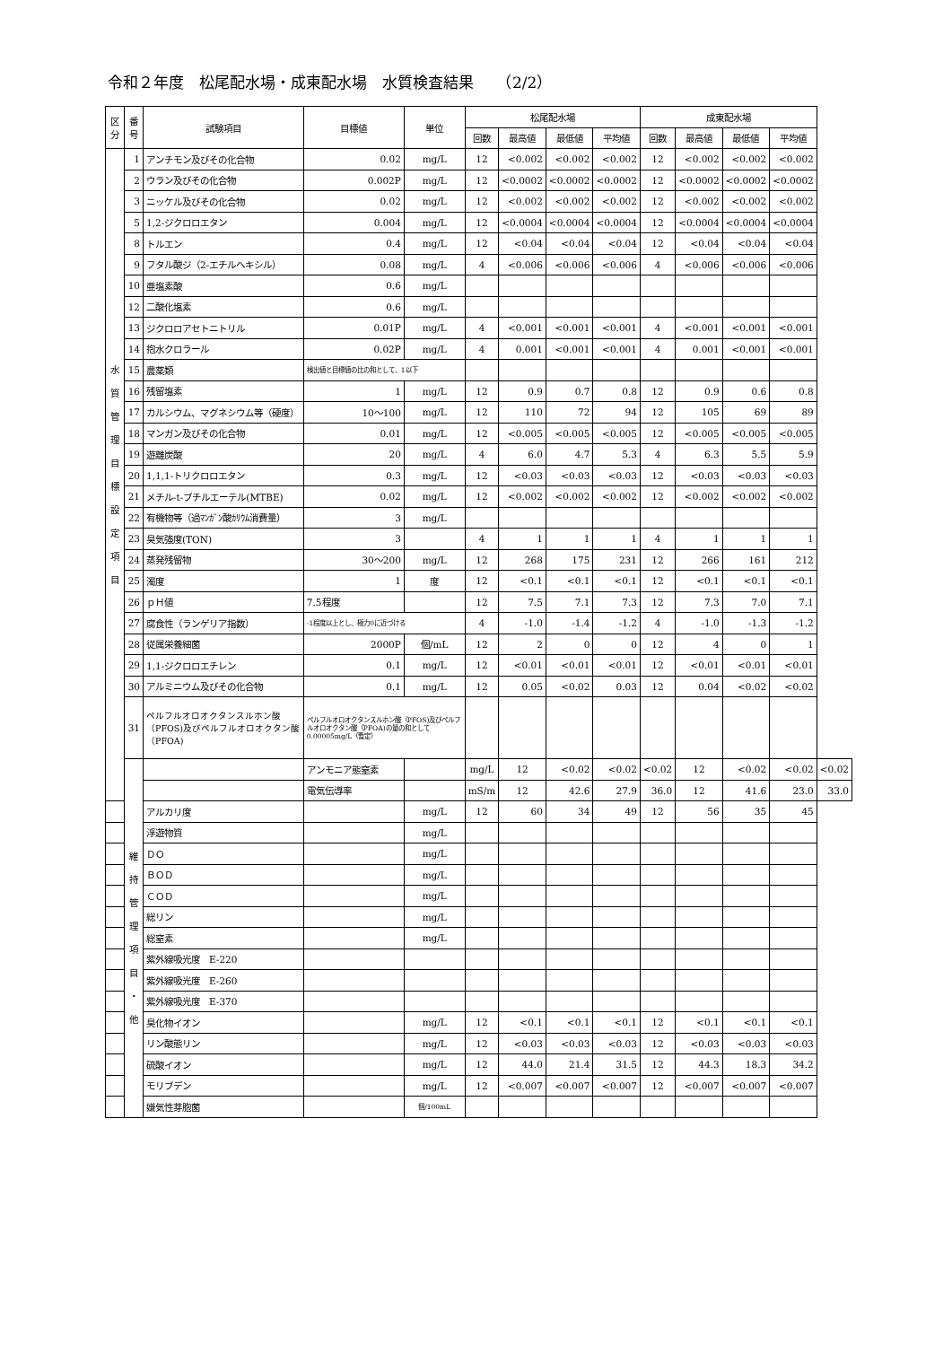令和２年度　松尾配水場・成東配水場　水質検査結果　　（2/2）
| 区分 | 番号 | 試験項目 | 目標値 | 単位 | 松尾配水場 | | | | 成東配水場 | | | | |
| --- | --- | --- | --- | --- | --- | --- | --- | --- | --- | --- | --- | --- | --- |
| | | | | | 回数 | 最高値 | 最低値 | 平均値 | 回数 | 最高値 | 最低値 | 平均値 | |
| 水 質 管 理 目 標 設 定 項 目 | 1 | アンチモン及びその化合物 | 0.02 | mg/L | 12 | <0.002 | <0.002 | <0.002 | 12 | <0.002 | <0.002 | <0.002 | |
| | 2 | ウラン及びその化合物 | 0.002P | mg/L | 12 | <0.0002 | <0.0002 | <0.0002 | 12 | <0.0002 | <0.0002 | <0.0002 | |
| | 3 | ニッケル及びその化合物 | 0.02 | mg/L | 12 | <0.002 | <0.002 | <0.002 | 12 | <0.002 | <0.002 | <0.002 | |
| | 5 | 1,2-ジクロロエタン | 0.004 | mg/L | 12 | <0.0004 | <0.0004 | <0.0004 | 12 | <0.0004 | <0.0004 | <0.0004 | |
| | 8 | トルエン | 0.4 | mg/L | 12 | <0.04 | <0.04 | <0.04 | 12 | <0.04 | <0.04 | <0.04 | |
| | 9 | フタル酸ジ（2-エチルヘキシル） | 0.08 | mg/L | 4 | <0.006 | <0.006 | <0.006 | 4 | <0.006 | <0.006 | <0.006 | |
| | 10 | 亜塩素酸 | 0.6 | mg/L | | | | | | | | | |
| | 12 | 二酸化塩素 | 0.6 | mg/L | | | | | | | | | |
| | 13 | ジクロロアセトニトリル | 0.01P | mg/L | 4 | <0.001 | <0.001 | <0.001 | 4 | <0.001 | <0.001 | <0.001 | |
| | 14 | 抱水クロラール | 0.02P | mg/L | 4 | 0.001 | <0.001 | <0.001 | 4 | 0.001 | <0.001 | <0.001 | |
| | 15 | 農薬類 | 検出値と目標値の比の和として、1以下 | | | | | | | | | | |
| | 16 | 残留塩素 | 1 | mg/L | 12 | 0.9 | 0.7 | 0.8 | 12 | 0.9 | 0.6 | 0.8 | |
| | 17 | カルシウム、マグネシウム等（硬度） | 10～100 | mg/L | 12 | 110 | 72 | 94 | 12 | 105 | 69 | 89 | |
| | 18 | マンガン及びその化合物 | 0.01 | mg/L | 12 | <0.005 | <0.005 | <0.005 | 12 | <0.005 | <0.005 | <0.005 | |
| | 19 | 遊離炭酸 | 20 | mg/L | 4 | 6.0 | 4.7 | 5.3 | 4 | 6.3 | 5.5 | 5.9 | |
| | 20 | 1,1,1-トリクロロエタン | 0.3 | mg/L | 12 | <0.03 | <0.03 | <0.03 | 12 | <0.03 | <0.03 | <0.03 | |
| | 21 | メチル-t-ブチルエーテル(MTBE) | 0.02 | mg/L | 12 | <0.002 | <0.002 | <0.002 | 12 | <0.002 | <0.002 | <0.002 | |
| | 22 | 有機物等（過ﾏﾝｶﾞﾝ酸ｶﾘｳﾑ消費量） | 3 | mg/L | | | | | | | | | |
| | 23 | 臭気強度(TON) | 3 | | 4 | 1 | 1 | 1 | 4 | 1 | 1 | 1 | |
| | 24 | 蒸発残留物 | 30～200 | mg/L | 12 | 268 | 175 | 231 | 12 | 266 | 161 | 212 | |
| | 25 | 濁度 | 1 | 度 | 12 | <0.1 | <0.1 | <0.1 | 12 | <0.1 | <0.1 | <0.1 | |
| | 26 | ｐＨ値 | 7.5程度 | | 12 | 7.5 | 7.1 | 7.3 | 12 | 7.3 | 7.0 | 7.1 | |
| | 27 | 腐食性（ランゲリア指数） | -1程度以上とし、極力0に近づける | | 4 | -1.0 | -1.4 | -1.2 | 4 | -1.0 | -1.3 | -1.2 | |
| | 28 | 従属栄養細菌 | 2000P | 個/mL | 12 | 2 | 0 | 0 | 12 | 4 | 0 | 1 | |
| | 29 | 1,1-ジクロロエチレン | 0.1 | mg/L | 12 | <0.01 | <0.01 | <0.01 | 12 | <0.01 | <0.01 | <0.01 | |
| | 30 | アルミニウム及びその化合物 | 0.1 | mg/L | 12 | 0.05 | <0.02 | 0.03 | 12 | 0.04 | <0.02 | <0.02 | |
| | 31 | ペルフルオロオクタンスルホン酸（PFOS)及びペルフルオロオクタン酸（PFOA) | ペルフルオロオクタンスルホン酸（PFOS)及びペルフルオロオクタン酸（PFOA)の量の和として 0.00005mg/L（暫定） | | | | | | | | | | |
| | 維 持 管 理 項 目 ・ 他 | | アンモニア態窒素 | | mg/L | 12 | <0.02 | <0.02 | <0.02 | 12 | <0.02 | <0.02 | <0.02 |
| | | | 電気伝導率 | | mS/m | 12 | 42.6 | 27.9 | 36.0 | 12 | 41.6 | 23.0 | 33.0 |
| | | アルカリ度 | | mg/L | 12 | 60 | 34 | 49 | 12 | 56 | 35 | 45 | |
| | | 浮遊物質 | | mg/L | | | | | | | | | |
| | | ＤＯ | | mg/L | | | | | | | | | |
| | | ＢＯＤ | | mg/L | | | | | | | | | |
| | | ＣＯＤ | | mg/L | | | | | | | | | |
| | | 総リン | | mg/L | | | | | | | | | |
| | | 総窒素 | | mg/L | | | | | | | | | |
| | | 紫外線吸光度 E-220 | | | | | | | | | | | |
| | | 紫外線吸光度 E-260 | | | | | | | | | | | |
| | | 紫外線吸光度 E-370 | | | | | | | | | | | |
| | | 臭化物イオン | | mg/L | 12 | <0.1 | <0.1 | <0.1 | 12 | <0.1 | <0.1 | <0.1 | |
| | | リン酸態リン | | mg/L | 12 | <0.03 | <0.03 | <0.03 | 12 | <0.03 | <0.03 | <0.03 | |
| | | 硫酸イオン | | mg/L | 12 | 44.0 | 21.4 | 31.5 | 12 | 44.3 | 18.3 | 34.2 | |
| | | モリブデン | | mg/L | 12 | <0.007 | <0.007 | <0.007 | 12 | <0.007 | <0.007 | <0.007 | |
| | | 嫌気性芽胞菌 | | 個/100mL | | | | | | | | | |